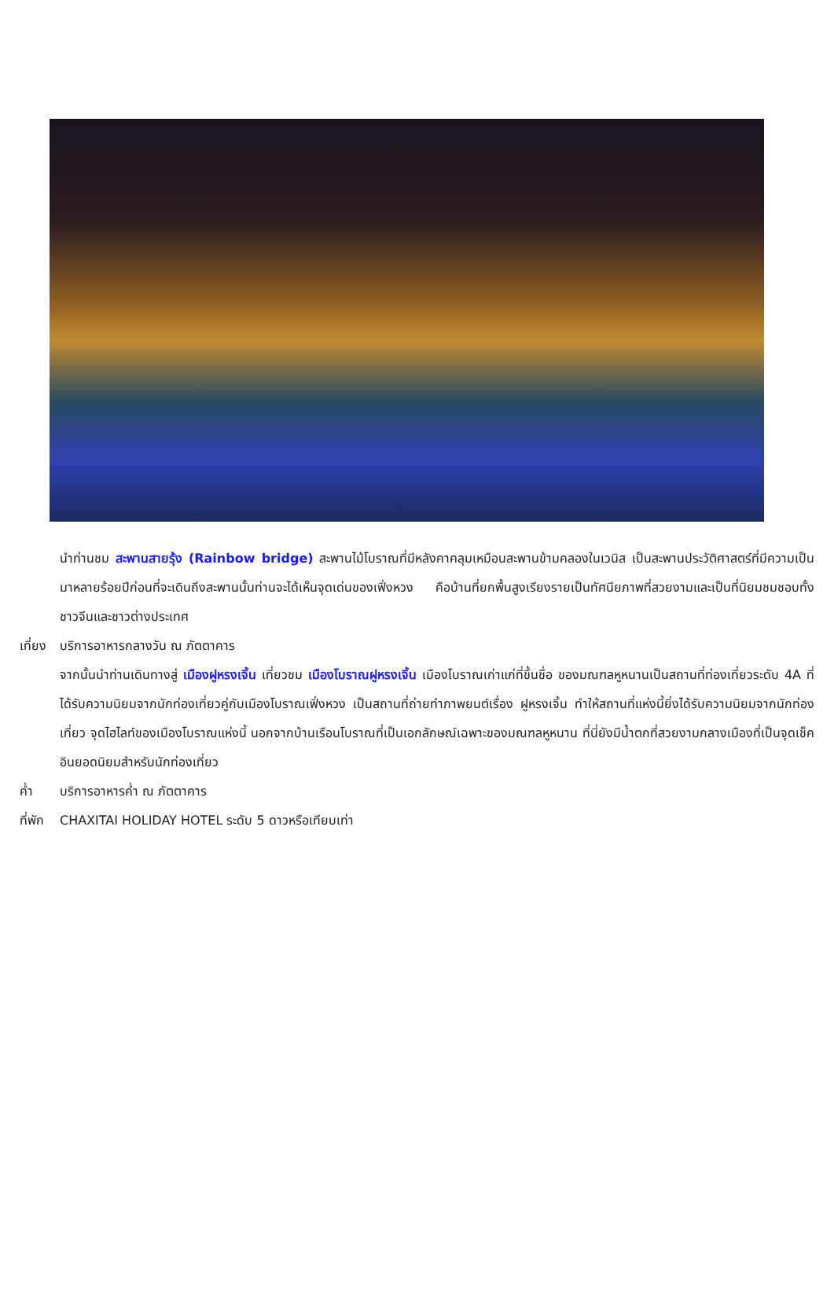นำท่านชม สะพานสายรุ้ง (Rainbow bridge) สะพานไม้โบราณที่มีหลังคาคลุมเหมือนสะพานข้ามคลองในเวนิส เป็นสะพานประวัติศาสตร์ที่มีความเป็นมาหลายร้อยปีก่อนที่จะเดินถึงสะพานนั้นท่านจะได้เห็นจุดเด่นของเฟิ่งหวง คือบ้านที่ยกพื้นสูงเรียงรายเป็นทัศนียภาพที่สวยงามและเป็นที่นิยมชมชอบทั้งชาวจีนและชาวต่างประเทศ
เที่ยง บริการอาหารกลางวัน ณ ภัตตาคาร
จากนั้นนำท่านเดินทางสู่ เมืองฝูหรงเจิ้น เที่ยวชม เมืองโบราณฝูหรงเจิ้น เมืองโบราณเก่าแก่ที่ขึ้นชื่อ ของมณฑลหูหนานเป็นสถานที่ท่องเที่ยวระดับ 4A ที่ได้รับความนิยมจากนักท่องเที่ยวคู่กับเมืองโบราณเฟิ่งหวง เป็นสถานที่ถ่ายทำภาพยนต์เรื่อง ฝูหรงเจิ้น ทำให้สถานที่แห่งนี้ยิ่งได้รับความนิยมจากนักท่องเที่ยว จุดไฮไลท์ของเมืองโบราณแห่งนี้ นอกจากบ้านเรือนโบราณที่เป็นเอกลักษณ์เฉพาะของมณฑลหูหนาน ที่นี่ยังมีน้ำตกที่สวยงามกลางเมืองที่เป็นจุดเช็คอินยอดนิยมสำหรับนักท่องเที่ยว
ค่ำ บริการอาหารค่ำ ณ ภัตตาคาร
ที่พัก CHAXITAI HOLIDAY HOTEL ระดับ 5 ดาวหรือเทียบเท่า